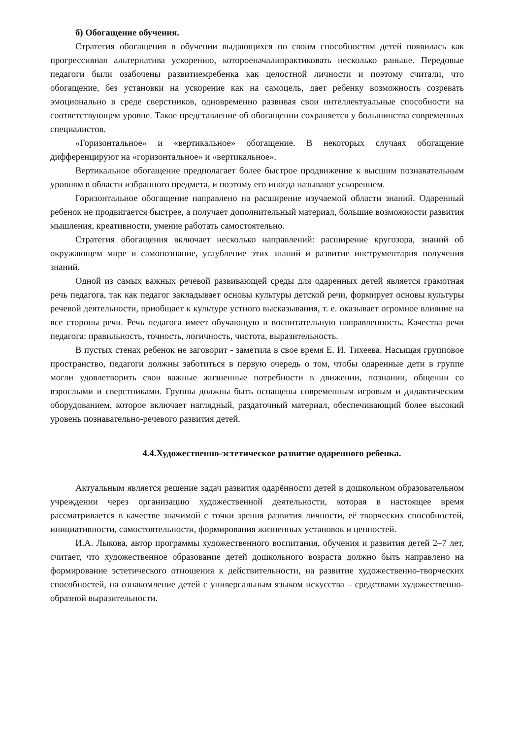б) Обогащение обучения.
Стратегия обогащения в обучении выдающихся по своим способностям детей появилась как прогрессивная альтернатива ускорению, котороеначалипрактиковать несколько раньше. Передовые педагоги были озабочены развитиемребенка как целостной личности и поэтому считали, что обогащение, без установки на ускорение как на самоцель, дает ребенку возможность созревать эмоционально в среде сверстников, одновременно развивая свои интеллектуальные способности на соответствующем уровне. Такое представление об обогащении сохраняется у большинства современных специалистов.
«Горизонтальное» и «вертикальное» обогащение. В некоторых случаях обогащение дифференцируют на «горизонтальное» и «вертикальное».
Вертикальное обогащение предполагает более быстрое продвижение к высшим познавательным уровням в области избранного предмета, и поэтому его иногда называют ускорением.
Горизонтальное обогащение направлено на расширение изучаемой области знаний. Одаренный ребенок не продвигается быстрее, а получает дополнительный материал, большие возможности развития мышления, креативности, умение работать самостоятельно.
Стратегия обогащения включает несколько направлений: расширение кругозора, знаний об окружающем мире и самопознание, углубление этих знаний и развитие инструментария получения знаний.
Одной из самых важных речевой развивающей среды для одаренных детей является грамотная речь педагога, так как педагог закладывает основы культуры детской речи, формирует основы культуры речевой деятельности, приобщает к культуре устного высказывания, т. е. оказывает огромное влияние на все стороны речи. Речь педагога имеет обучающую и воспитательную направленность. Качества речи педагога: правильность, точность, логичность, чистота, выразительность.
В пустых стенах ребенок не заговорит - заметила в свое время Е. И. Тихеева. Насыщая групповое пространство, педагоги должны заботиться в первую очередь о том, чтобы одаренные дети в группе могли удовлетворить свои важные жизненные потребности в движении, познании, общении со взрослыми и сверстниками. Группы должны быть оснащены современным игровым и дидактическим оборудованием, которое включает наглядный, раздаточный материал, обеспечивающий более высокий уровень познавательно-речевого развития детей.
4.4.Художественно-эстетическое развитие одаренного ребенка.
Актуальным является решение задач развития одарённости детей в дошкольном образовательном учреждении через организацию художественной деятельности, которая в настоящее время рассматривается в качестве значимой с точки зрения развития личности, её творческих способностей, инициативности, самостоятельности, формирования жизненных установок и ценностей.
И.А. Лыкова, автор программы художественного воспитания, обучения и развития детей 2–7 лет, считает, что художественное образование детей дошкольного возраста должно быть направлено на формирование эстетического отношения к действительности, на развитие художественно-творческих способностей, на ознакомление детей с универсальным языком искусства – средствами художественно-образной выразительности.